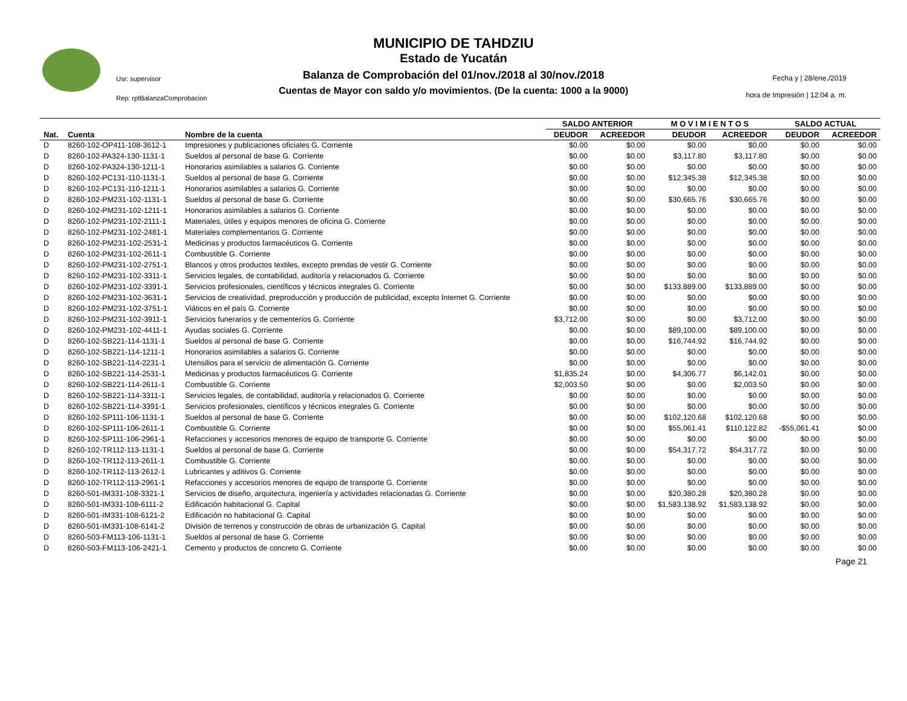Usr: supervisor
Rep: rptBalanzaComprobacion
MUNICIPIO DE TAHDZIU
Estado de Yucatán
Balanza de Comprobación del 01/nov./2018 al 30/nov./2018
Cuentas de Mayor con saldo y/o movimientos. (De la cuenta: 1000 a la 9000)
Fecha y | 28/ene./2019
hora de Impresión | 12:04 a. m.
| | | | SALDO ANTERIOR | | M O V I M I E N T O S | | SALDO ACTUAL | |
| --- | --- | --- | --- | --- | --- | --- | --- | --- |
| Nat. | Cuenta | Nombre de la cuenta | DEUDOR | ACREEDOR | DEUDOR | ACREEDOR | DEUDOR | ACREEDOR |
| D | 8260-102-OP411-108-3612-1 | Impresiones y publicaciones oficiales G. Corriente | $0.00 | $0.00 | $0.00 | $0.00 | $0.00 | $0.00 |
| D | 8260-102-PA324-130-1131-1 | Sueldos al personal de base G. Corriente | $0.00 | $0.00 | $3,117.80 | $3,117.80 | $0.00 | $0.00 |
| D | 8260-102-PA324-130-1211-1 | Honorarios asimilables a salarios G. Corriente | $0.00 | $0.00 | $0.00 | $0.00 | $0.00 | $0.00 |
| D | 8260-102-PC131-110-1131-1 | Sueldos al personal de base G. Corriente | $0.00 | $0.00 | $12,345.38 | $12,345.38 | $0.00 | $0.00 |
| D | 8260-102-PC131-110-1211-1 | Honorarios asimilables a salarios G. Corriente | $0.00 | $0.00 | $0.00 | $0.00 | $0.00 | $0.00 |
| D | 8260-102-PM231-102-1131-1 | Sueldos al personal de base G. Corriente | $0.00 | $0.00 | $30,665.76 | $30,665.76 | $0.00 | $0.00 |
| D | 8260-102-PM231-102-1211-1 | Honorarios asimilables a salarios G. Corriente | $0.00 | $0.00 | $0.00 | $0.00 | $0.00 | $0.00 |
| D | 8260-102-PM231-102-2111-1 | Materiales, útiles y equipos menores de oficina G. Corriente | $0.00 | $0.00 | $0.00 | $0.00 | $0.00 | $0.00 |
| D | 8260-102-PM231-102-2481-1 | Materiales complementarios G. Corriente | $0.00 | $0.00 | $0.00 | $0.00 | $0.00 | $0.00 |
| D | 8260-102-PM231-102-2531-1 | Medicinas y productos farmacéuticos G. Corriente | $0.00 | $0.00 | $0.00 | $0.00 | $0.00 | $0.00 |
| D | 8260-102-PM231-102-2611-1 | Combustible G. Corriente | $0.00 | $0.00 | $0.00 | $0.00 | $0.00 | $0.00 |
| D | 8260-102-PM231-102-2751-1 | Blancos y otros productos textiles, excepto prendas de vestir G. Corriente | $0.00 | $0.00 | $0.00 | $0.00 | $0.00 | $0.00 |
| D | 8260-102-PM231-102-3311-1 | Servicios legales, de contabilidad, auditoría y relacionados G. Corriente | $0.00 | $0.00 | $0.00 | $0.00 | $0.00 | $0.00 |
| D | 8260-102-PM231-102-3391-1 | Servicios profesionales, científicos y técnicos integrales G. Corriente | $0.00 | $0.00 | $133,889.00 | $133,889.00 | $0.00 | $0.00 |
| D | 8260-102-PM231-102-3631-1 | Servicios de creatividad, preproducción y producción de publicidad, excepto Internet G. Corriente | $0.00 | $0.00 | $0.00 | $0.00 | $0.00 | $0.00 |
| D | 8260-102-PM231-102-3751-1 | Viáticos en el país G. Corriente | $0.00 | $0.00 | $0.00 | $0.00 | $0.00 | $0.00 |
| D | 8260-102-PM231-102-3911-1 | Servicios funerarios y de cementerios G. Corriente | $3,712.00 | $0.00 | $0.00 | $3,712.00 | $0.00 | $0.00 |
| D | 8260-102-PM231-102-4411-1 | Ayudas sociales G. Corriente | $0.00 | $0.00 | $89,100.00 | $89,100.00 | $0.00 | $0.00 |
| D | 8260-102-SB221-114-1131-1 | Sueldos al personal de base G. Corriente | $0.00 | $0.00 | $16,744.92 | $16,744.92 | $0.00 | $0.00 |
| D | 8260-102-SB221-114-1211-1 | Honorarios asimilables a salarios G. Corriente | $0.00 | $0.00 | $0.00 | $0.00 | $0.00 | $0.00 |
| D | 8260-102-SB221-114-2231-1 | Utensilios para el servicio de alimentación G. Corriente | $0.00 | $0.00 | $0.00 | $0.00 | $0.00 | $0.00 |
| D | 8260-102-SB221-114-2531-1 | Medicinas y productos farmacéuticos G. Corriente | $1,835.24 | $0.00 | $4,306.77 | $6,142.01 | $0.00 | $0.00 |
| D | 8260-102-SB221-114-2611-1 | Combustible G. Corriente | $2,003.50 | $0.00 | $0.00 | $2,003.50 | $0.00 | $0.00 |
| D | 8260-102-SB221-114-3311-1 | Servicios legales, de contabilidad, auditoría y relacionados G. Corriente | $0.00 | $0.00 | $0.00 | $0.00 | $0.00 | $0.00 |
| D | 8260-102-SB221-114-3391-1 | Servicios profesionales, científicos y técnicos integrales G. Corriente | $0.00 | $0.00 | $0.00 | $0.00 | $0.00 | $0.00 |
| D | 8260-102-SP111-106-1131-1 | Sueldos al personal de base G. Corriente | $0.00 | $0.00 | $102,120.68 | $102,120.68 | $0.00 | $0.00 |
| D | 8260-102-SP111-106-2611-1 | Combustible G. Corriente | $0.00 | $0.00 | $55,061.41 | $110,122.82 | -$55,061.41 | $0.00 |
| D | 8260-102-SP111-106-2961-1 | Refacciones y accesorios menores de equipo de transporte G. Corriente | $0.00 | $0.00 | $0.00 | $0.00 | $0.00 | $0.00 |
| D | 8260-102-TR112-113-1131-1 | Sueldos al personal de base G. Corriente | $0.00 | $0.00 | $54,317.72 | $54,317.72 | $0.00 | $0.00 |
| D | 8260-102-TR112-113-2611-1 | Combustible G. Corriente | $0.00 | $0.00 | $0.00 | $0.00 | $0.00 | $0.00 |
| D | 8260-102-TR112-113-2612-1 | Lubricantes y aditivos G. Corriente | $0.00 | $0.00 | $0.00 | $0.00 | $0.00 | $0.00 |
| D | 8260-102-TR112-113-2961-1 | Refacciones y accesorios menores de equipo de transporte G. Corriente | $0.00 | $0.00 | $0.00 | $0.00 | $0.00 | $0.00 |
| D | 8260-501-IM331-108-3321-1 | Servicios de diseño, arquitectura, ingeniería y actividades relacionadas G. Corriente | $0.00 | $0.00 | $20,380.28 | $20,380.28 | $0.00 | $0.00 |
| D | 8260-501-IM331-108-6111-2 | Edificación habitacional G. Capital | $0.00 | $0.00 | $1,583,138.92 | $1,583,138.92 | $0.00 | $0.00 |
| D | 8260-501-IM331-108-6121-2 | Edificación no habitacional G. Capital | $0.00 | $0.00 | $0.00 | $0.00 | $0.00 | $0.00 |
| D | 8260-501-IM331-108-6141-2 | División de terrenos y construcción de obras de urbanización G. Capital | $0.00 | $0.00 | $0.00 | $0.00 | $0.00 | $0.00 |
| D | 8260-503-FM113-106-1131-1 | Sueldos al personal de base G. Corriente | $0.00 | $0.00 | $0.00 | $0.00 | $0.00 | $0.00 |
| D | 8260-503-FM113-106-2421-1 | Cemento y productos de concreto G. Corriente | $0.00 | $0.00 | $0.00 | $0.00 | $0.00 | $0.00 |
Page 21